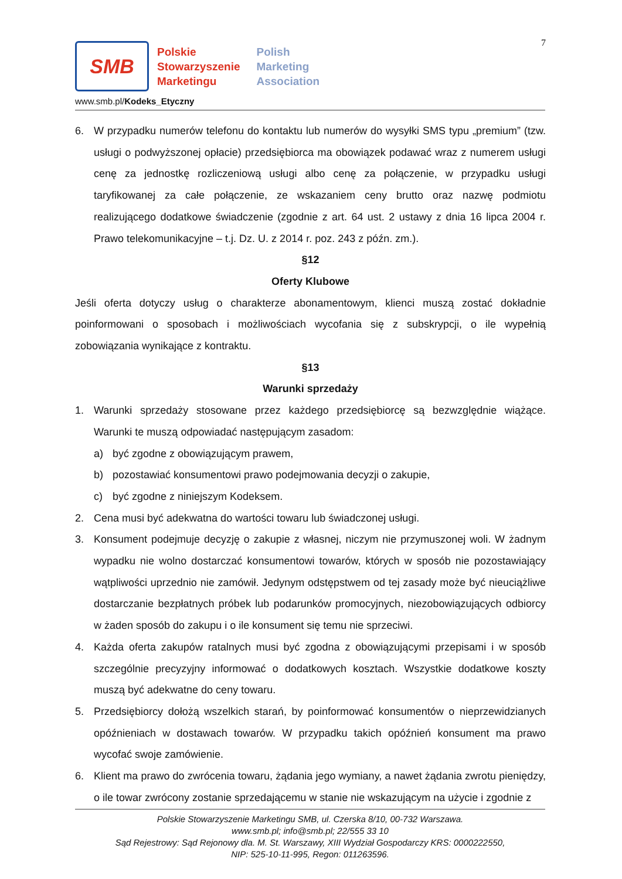7
SMB
Polskie
Stowarzyszenie
Marketingu
Polish
Marketing
Association
www.smb.pl/Kodeks_Etyczny
6. W przypadku numerów telefonu do kontaktu lub numerów do wysyłki SMS typu „premium” (tzw. usługi o podwyższonej opłacie) przedsiębiorca ma obowiązek podawać wraz z numerem usługi cenę za jednostkę rozliczeniową usługi albo cenę za połączenie, w przypadku usługi taryfikowanej za całe połączenie, ze wskazaniem ceny brutto oraz nazwę podmiotu realizującego dodatkowe świadczenie (zgodnie z art. 64 ust. 2 ustawy z dnia 16 lipca 2004 r. Prawo telekomunikacyjne – t.j. Dz. U. z 2014 r. poz. 243 z późn. zm.).
§12
Oferty Klubowe
Jeśli oferta dotyczy usług o charakterze abonamentowym, klienci muszą zostać dokładnie poinformowani o sposobach i możliwościach wycofania się z subskrypcji, o ile wypełnią zobowiązania wynikające z kontraktu.
§13
Warunki sprzedaży
1. Warunki sprzedaży stosowane przez każdego przedsiębiorcę są bezwzględnie wiążące. Warunki te muszą odpowiadać następującym zasadom:
a) być zgodne z obowiązującym prawem,
b) pozostawiać konsumentowi prawo podejmowania decyzji o zakupie,
c) być zgodne z niniejszym Kodeksem.
2. Cena musi być adekwatna do wartości towaru lub świadczonej usługi.
3. Konsument podejmuje decyzję o zakupie z własnej, niczym nie przymuszonej woli. W żadnym wypadku nie wolno dostarczać konsumentowi towarów, których w sposób nie pozostawiający wątpliwości uprzednio nie zamówił. Jedynym odstępstwem od tej zasady może być nieuciążliwe dostarczanie bezpłatnych próbek lub podarunków promocyjnych, niezobowiązujących odbiorcy w żaden sposób do zakupu i o ile konsument się temu nie sprzeciwi.
4. Każda oferta zakupów ratalnych musi być zgodna z obowiązującymi przepisami i w sposób szczególnie precyzyjny informować o dodatkowych kosztach. Wszystkie dodatkowe koszty muszą być adekwatne do ceny towaru.
5. Przedsiębiorcy dołożą wszelkich starań, by poinformować konsumentów o nieprzewidzianych opóźnieniach w dostawach towarów. W przypadku takich opóźnień konsument ma prawo wycofać swoje zamówienie.
6. Klient ma prawo do zwrócenia towaru, żądania jego wymiany, a nawet żądania zwrotu pieniędzy, o ile towar zwrócony zostanie sprzedającemu w stanie nie wskazującym na użycie i zgodnie z
Polskie Stowarzyszenie Marketingu SMB, ul. Czerska 8/10, 00-732 Warszawa.
www.smb.pl; info@smb.pl; 22/555 33 10
Sąd Rejestrowy: Sąd Rejonowy dla. M. St. Warszawy, XIII Wydział Gospodarczy KRS: 0000222550,
NIP: 525-10-11-995, Regon: 011263596.